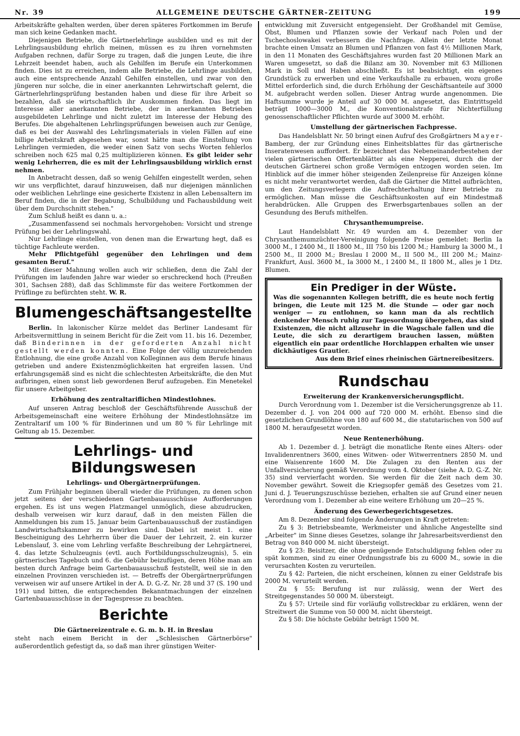Nr. 39 ALLGEMEINE DEUTSCHE GÄRTNER-ZEITUNG 199
Arbeitskräfte gehalten werden, über deren späteres Fortkommen im Berufe man sich keine Gedanken macht.
Diejenigen Betriebe, die Gärtnerlehrlinge ausbilden und es mit der Lehrlingsausbildung ehrlich meinen, müssen es zu ihren vornehmsten Aufgaben rechnen, dafür Sorge zu tragen, daß die jungen Leute, die ihre Lehrzeit beendet haben, auch als Gehilfen im Berufe ein Unterkommen finden. Dies ist zu erreichen, indem alle Betriebe, die Lehrlinge ausbilden, auch eine entsprechende Anzahl Gehilfen einstellen, und zwar von den jüngeren nur solche, die in einer anerkannten Lehrwirtschaft gelernt, die Gärtnerlehrlingsprüfung bestanden haben und diese für ihre Arbeit so bezahlen, daß sie wirtschaftlich ihr Auskommen finden. Das liegt im Interesse aller anerkannten Betriebe, der in anerkannten Betrieben ausgebildeten Lehrlinge und nicht zuletzt im Interesse der Hebung des Berufes. Die abgehaltenen Lehrlingsprüfungen beweisen auch zur Genüge, daß es bei der Auswahl des Lehrlingsmaterials in vielen Fällen auf eine billige Arbeitskraft abgesehen war, sonst hätte man die Einstellung von Lehrlingen vermieden, die weder einen Satz von sechs Worten fehlerlos schreiben noch 625 mal 0,25 multiplizieren können. Es gibt leider sehr wenig Lehrherren, die es mit der Lehrlingsausbildung wirklich ernst nehmen.
In Anbetracht dessen, daß so wenig Gehilfen eingestellt werden, sehen wir uns verpflichtet, darauf hinzuweisen, daß nur diejenigen männlichen oder weiblichen Lehrlinge eine gesicherte Existenz in allen Lebensaltern im Beruf finden, die in der Begabung, Schulbildung und Fachausbildung weit über dem Durchschnitt stehen."
Zum Schluß heißt es dann u. a.:
„Zusammenfassend sei nochmals hervorgehoben: Vorsicht und strenge Prüfung bei der Lehrlingswahl.
Nur Lehrlinge einstellen, von denen man die Erwartung hegt, daß es tüchtige Fachleute werden.
Mehr Pflichtgefühl gegenüber den Lehrlingen und dem gesamten Beruf."
Mit dieser Mahnung wollen auch wir schließen, denn die Zahl der Prüfungen im laufenden Jahre war wieder so erschreckend hoch (Preußen 301, Sachsen 288), daß das Schlimmste für das weitere Fortkommen der Prüflinge zu befürchten steht. W. R.
Blumengeschäftsangestellte
Berlin. In lakonischer Kürze meldet das Berliner Landesamt für Arbeitsvermittlung in seinem Bericht für die Zeit vom 11. bis 16. Dezember, daß Binderinnen in der geforderten Anzahl nicht gestellt werden konnten. Eine Folge der völlig unzureichenden Entlohnung, die eine große Anzahl von Kolleginnen aus dem Berufe hinaus getrieben und andere Existenzmöglichkeiten hat ergreifen lassen. Und erfahrungsgemäß sind es nicht die schlechtesten Arbeitskräfte, die den Mut aufbringen, einen sonst lieb gewordenen Beruf aufzugeben. Ein Menetekel für unsere Arbeitgeber.
Erhöhung des zentraltariflichen Mindestlohnes.
Auf unseren Antrag beschloß der Geschäftsführende Ausschuß der Arbeitsgemeinschaft eine weitere Erhöhung der Mindestlohnsätze im Zentraltarif um 100 % für Binderinnen und um 80 % für Lehrlinge mit Geltung ab 15. Dezember.
Lehrlings- und Bildungswesen
Lehrlings- und Obergärtnerprüfungen.
Zum Frühjahr beginnen überall wieder die Prüfungen, zu denen schon jetzt seitens der verschiedenen Gartenbauausschüsse Aufforderungen ergehen. Es ist uns wegen Platzmangel unmöglich, diese abzudrucken, deshalb verweisen wir kurz darauf, daß in den meisten Fällen die Anmeldungen bis zum 15. Januar beim Gartenbauausschuß der zuständigen Landwirtschaftskammer zu bewirken sind. Dabei ist meist 1. eine Bescheinigung des Lehrherrn über die Dauer der Lehrzeit, 2. ein kurzer Lebenslauf, 3. eine vom Lehrling verfaßte Beschreibung der Lehrgärtnerei, 4. das letzte Schulzeugnis (evtl. auch Fortbildungsschulzeugnis), 5. ein gärtnerisches Tagebuch und 6. die Gebühr beizufügen, deren Höhe man am besten durch Anfrage beim Gartenbauausschuß feststellt, weil sie in den einzelnen Provinzen verschieden ist. — Betreffs der Obergärtnerprüfungen verweisen wir auf unsere Artikel in der A. D. G.-Z. Nr. 28 und 37 (S. 190 und 191) und bitten, die entsprechenden Bekanntmachungen der einzelnen Gartenbauausschüsse in der Tagespresse zu beachten.
Berichte
Die Gärtnereizentrale e. G. m. b. H. in Breslau
steht nach einem Bericht in der „Schlesischen Gärtnerbörse" außerordentlich gefestigt da, so daß man ihrer günstigen Weiter-
entwicklung mit Zuversicht entgegensieht. Der Großhandel mit Gemüse, Obst, Blumen und Pflanzen sowie der Verkauf nach Polen und der Tschechoslowakei verbessern die Nachfrage. Allein der letzte Monat brachte einen Umsatz an Blumen und Pflanzen von fast 4½ Millionen Mark, in den 11 Monaten des Geschäftsjahres wurden fast 20 Millionen Mark an Waren umgesetzt, so daß die Bilanz am 30. November mit 63 Millionen Mark in Soll und Haben abschließt. Es ist beabsichtigt, ein eigenes Grundstück zu erwerben und eine Verkaufshalle zu erbauen, wozu große Mittel erforderlich sind, die durch Erhöhung der Geschäftsanteile auf 3000 M. aufgebracht werden sollen. Dieser Antrag wurde angenommen. Die Haftsumme wurde je Anteil auf 30 000 M. angesetzt, das Eintrittsgeld beträgt 1000—3000 M., die Konventionalstrafe für Nichterfüllung genossenschaftlicher Pflichten wurde auf 3000 M. erhöht.
Umstellung der gärtnerischen Fachpresse.
Das Handelsblatt Nr. 50 bringt einen Aufruf des Großgärtners Mayer-Bamberg, der zur Gründung eines Einheitsblattes für das gärtnerische Inseratenwesen auffordert. Er bezeichnet das Nebeneinanderbestehen der vielen gärtnerischen Offertenblätter als eine Nepperei, durch die der deutschen Gärtnerei schon große Vermögen entzogen worden seien. Im Hinblick auf die immer höher steigenden Zeilenpreise für Anzeigen könne es nicht mehr verantwortet werden, daß die Gärtner die Mittel aufbrächten, um den Zeitungsverlegern die Aufrechterhaltung ihrer Betriebe zu ermöglichen. Man müsse die Geschäftsunkosten auf ein Mindestmaß herabdrücken. Alle Gruppen des Erwerbsgartenbaues sollen an der Gesundung des Berufs mithelfen.
Chrysanthemumpreise.
Laut Handelsblatt Nr. 49 wurden am 4. Dezember von der Chrysanthemumzüchter-Vereinigung folgende Preise gemeldet: Berlin Ia 3000 M., I 2400 M., II 1800 M., III 750 bis 1200 M.; Hamburg Ia 3000 M., I 2500 M., II 2000 M.; Breslau I 2000 M., II 500 M., III 200 M.; Mainz-Frankfurt, Ausl. 3600 M., Ia 3000 M., I 2400 M., II 1800 M., alles je 1 Dtz. Blumen.
Ein Prediger in der Wüste.
Was die sogenannten Kollegen betrifft, die es heute noch fertig bringen, die Leute mit 125 M. die Stunde — oder gar noch weniger — zu entlohnen, so kann man da als rechtlich denkender Mensch ruhig zur Tagesordnung übergehen, das sind Existenzen, die nicht allzusehr in die Wagschale fallen und die Leute, die sich zu derartigem brauchen lassen, müßten eigentlich ein paar ordentliche Horchlappen erhalten wie unser dickhäutiges Grautier.
Aus dem Brief eines rheinischen Gärtnereibesitzers.
Rundschau
Erweiterung der Krankenversicherungspflicht.
Durch Verordnung vom 1. Dezember ist die Versicherungsgrenze ab 11. Dezember d. J. von 204 000 auf 720 000 M. erhöht. Ebenso sind die gesetzlichen Grundlöhne von 180 auf 600 M., die statutarischen von 500 auf 1800 M. heraufgesetzt worden.
Neue Rentenerhöhung.
Ab 1. Dezember d. J. beträgt die monatliche Rente eines Alters- oder Invalidenrentners 3600, eines Witwen- oder Witwerrentners 2850 M. und eine Waisenrente 1600 M. Die Zulagen zu den Renten aus der Unfallversicherung gemäß Verordnung vom 4. Oktober (siehe A. D. G.-Z. Nr. 35) sind vervierfacht worden. Sie werden für die Zeit nach dem 30. November gewährt. Soweit die Kriegsopfer gemäß des Gesetzes vom 21. Juni d. J. Teuerungszuschüsse beziehen, erhalten sie auf Grund einer neuen Verordnung vom 1. Dezember ab eine weitere Erhöhung um 20—25 %.
Änderung des Gewerbegerichtsgesetzes.
Am 8. Dezember sind folgende Änderungen in Kraft getreten:
Zu § 3: Betriebsbeamte, Werkmeister und ähnliche Angestellte sind „Arbeiter" im Sinne dieses Gesetzes, solange ihr Jahresarbeitsverdienst den Betrag von 840 000 M. nicht übersteigt.
Zu § 23: Beisitzer, die ohne genügende Entschuldigung fehlen oder zu spät kommen, sind zu einer Ordnungsstrafe bis zu 6000 M., sowie in die verursachten Kosten zu verurteilen.
Zu § 42: Parteien, die nicht erscheinen, können zu einer Geldstrafe bis 2000 M. verurteilt werden.
Zu § 55: Berufung ist nur zulässig, wenn der Wert des Streitgegenstandes 50 000 M. übersteigt.
Zu § 57: Urteile sind für vorläufig vollstreckbar zu erklären, wenn der Streitwert die Summe von 50 000 M. nicht übersteigt.
Zu § 58: Die höchste Gebühr beträgt 1500 M.